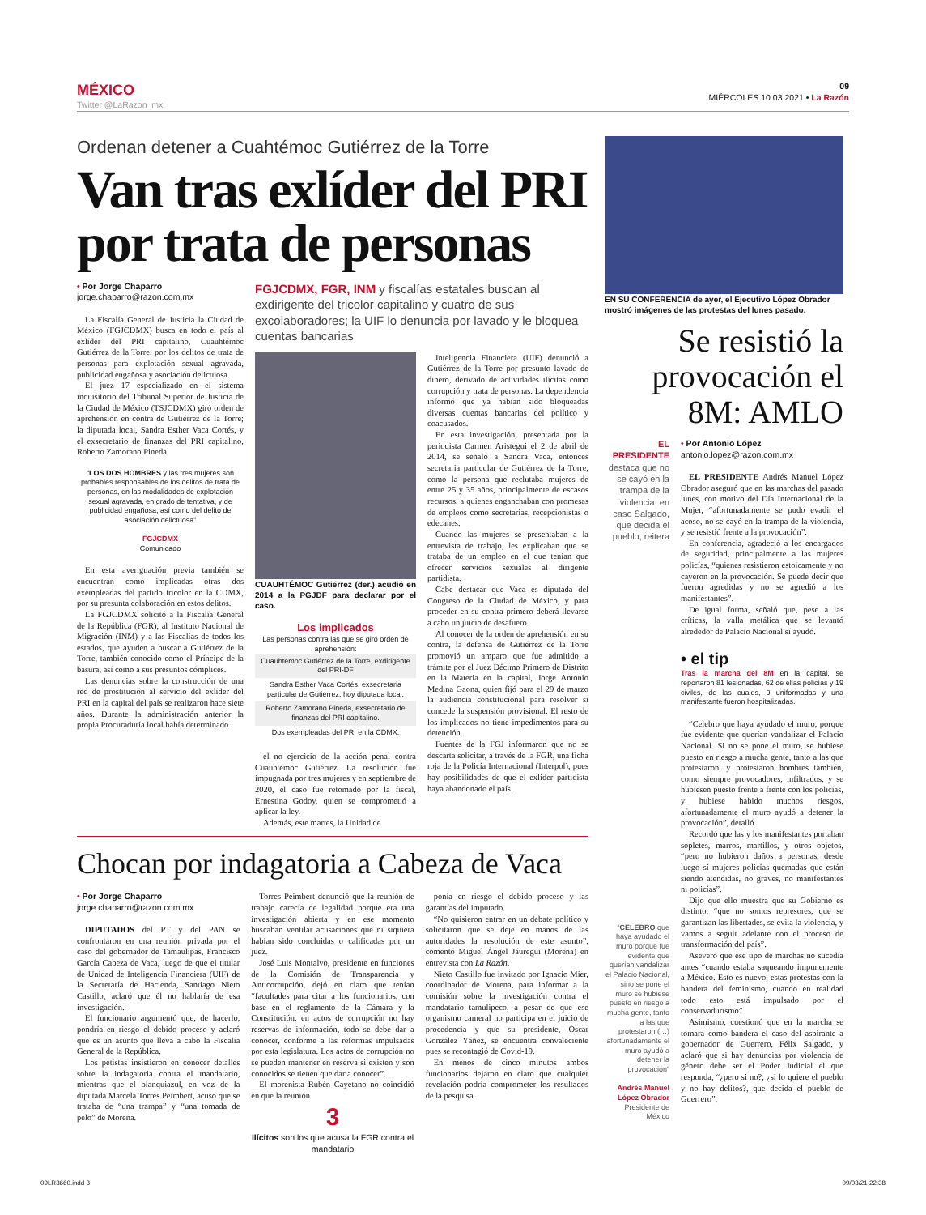MÉXICO
Twitter @LaRazon_mx
09
MIÉRCOLES 10.03.2021 • La Razón
Ordenan detener a Cuahtémoc Gutiérrez de la Torre
Van tras exlíder del PRI por trata de personas
• Por Jorge Chaparro
jorge.chaparro@razon.com.mx
La Fiscalía General de Justicia la Ciudad de México (FGJCDMX) busca en todo el país al exlíder del PRI capitalino, Cuauhtémoc Gutiérrez de la Torre, por los delitos de trata de personas para explotación sexual agravada, publicidad engañosa y asociación delictuosa.
El juez 17 especializado en el sistema inquisitorio del Tribunal Superior de Justicia de la Ciudad de México (TSJCDMX) giró orden de aprehensión en contra de Gutiérrez de la Torre; la diputada local, Sandra Esther Vaca Cortés, y el exsecretario de finanzas del PRI capitalino, Roberto Zamorano Pineda.
“LOS DOS HOMBRES y las tres mujeres son probables responsables de los delitos de trata de personas, en las modalidades de explotación sexual agravada, en grado de tentativa, y de publicidad engañosa, así como del delito de asociación delictuosa”
FGJCDMX
Comunicado
En esta averiguación previa también se encuentran como implicadas otras dos exempleadas del partido tricolor en la CDMX, por su presunta colaboración en estos delitos.
La FGJCDMX solicitó a la Fiscalía General de la República (FGR), al Instituto Nacional de Migración (INM) y a las Fiscalías de todos los estados, que ayuden a buscar a Gutiérrez de la Torre, también conocido como el Príncipe de la basura, así como a sus presuntos cómplices.
Las denuncias sobre la construcción de una red de prostitución al servicio del exlíder del PRI en la capital del país se realizaron hace siete años. Durante la administración anterior la propia Procuraduría local había determinado
FGJCDMX, FGR, INM y fiscalías estatales buscan al exdirigente del tricolor capitalino y cuatro de sus excolaboradores; la UIF lo denuncia por lavado y le bloquea cuentas bancarias
CUAUHTÉMOC Gutiérrez (der.) acudió en 2014 a la PGJDF para declarar por el caso.
Los implicados
Las personas contra las que se giró orden de aprehensión:
| Cuauhtémoc Gutiérrez de la Torre, exdirigente del PRI-DF |
| Sandra Esther Vaca Cortés, exsecretaria particular de Gutiérrez, hoy diputada local. |
| Roberto Zamorano Pineda, exsecretario de finanzas del PRI capitalino. |
| Dos exempleadas del PRI en la CDMX. |
el no ejercicio de la acción penal contra Cuauhtémoc Gutiérrez. La resolución fue impugnada por tres mujeres y en septiembre de 2020, el caso fue retomado por la fiscal, Ernestina Godoy, quien se comprometió a aplicar la ley.
Además, este martes, la Unidad de
Inteligencia Financiera (UIF) denunció a Gutiérrez de la Torre por presunto lavado de dinero, derivado de actividades ilícitas como corrupción y trata de personas. La dependencia informó que ya habían sido bloqueadas diversas cuentas bancarias del político y coacusados.
En esta investigación, presentada por la periodista Carmen Aristegui el 2 de abril de 2014, se señaló a Sandra Vaca, entonces secretaria particular de Gutiérrez de la Torre, como la persona que reclutaba mujeres de entre 25 y 35 años, principalmente de escasos recursos, a quienes enganchaban con promesas de empleos como secretarias, recepcionistas o edecanes.
Cuando las mujeres se presentaban a la entrevista de trabajo, les explicaban que se trataba de un empleo en el que tenían que ofrecer servicios sexuales al dirigente partidista.
Cabe destacar que Vaca es diputada del Congreso de la Ciudad de México, y para proceder en su contra primero deberá llevarse a cabo un juicio de desafuero.
Al conocer de la orden de aprehensión en su contra, la defensa de Gutiérrez de la Torre promovió un amparo que fue admitido a trámite por el Juez Décimo Primero de Distrito en la Materia en la capital, Jorge Antonio Medina Gaona, quien fijó para el 29 de marzo la audiencia constitucional para resolver si concede la suspensión provisional. El resto de los implicados no tiene impedimentos para su detención.
Fuentes de la FGJ informaron que no se descarta solicitar, a través de la FGR, una ficha roja de la Policía Internacional (Interpol), pues hay posibilidades de que el exlíder partidista haya abandonado el país.
Chocan por indagatoria a Cabeza de Vaca
• Por Jorge Chaparro
jorge.chaparro@razon.com.mx
DIPUTADOS del PT y del PAN se confrontaron en una reunión privada por el caso del gobernador de Tamaulipas, Francisco García Cabeza de Vaca, luego de que el titular de Unidad de Inteligencia Financiera (UIF) de la Secretaría de Hacienda, Santiago Nieto Castillo, aclaró que él no hablaría de esa investigación.
El funcionario argumentó que, de hacerlo, pondría en riesgo el debido proceso y aclaró que es un asunto que lleva a cabo la Fiscalía General de la República.
Los petistas insistieron en conocer detalles sobre la indagatoria contra el mandatario, mientras que el blanquiazul, en voz de la diputada Marcela Torres Peimbert, acusó que se trataba de “una trampa” y “una tomada de pelo” de Morena.
Torres Peimbert denunció que la reunión de trabajo carecía de legalidad porque era una investigación abierta y en ese momento buscaban ventilar acusaciones que ni siquiera habían sido concluidas o calificadas por un juez.
José Luis Montalvo, presidente en funciones de la Comisión de Transparencia y Anticorrupción, dejó en claro que tenían “facultades para citar a los funcionarios, con base en el reglamento de la Cámara y la Constitución, en actos de corrupción no hay reservas de información, todo se debe dar a conocer, conforme a las reformas impulsadas por esta legislatura. Los actos de corrupción no se pueden mantener en reserva si existen y son conocidos se tienen que dar a conocer”.
El morenista Rubén Cayetano no coincidió en que la reunión
3
Ilícitos son los que acusa la FGR contra el mandatario
ponía en riesgo el debido proceso y las garantías del imputado.
“No quisieron entrar en un debate político y solicitaron que se deje en manos de las autoridades la resolución de este asunto”, comentó Miguel Ángel Jáuregui (Morena) en entrevista con La Razón.
Nieto Castillo fue invitado por Ignacio Mier, coordinador de Morena, para informar a la comisión sobre la investigación contra el mandatario tamulipeco, a pesar de que ese organismo cameral no participa en el juicio de procedencia y que su presidente, Óscar González Yáñez, se encuentra convaleciente pues se recontagió de Covid-19.
En menos de cinco minutos ambos funcionarios dejaron en claro que cualquier revelación podría comprometer los resultados de la pesquisa.
EN SU CONFERENCIA de ayer, el Ejecutivo López Obrador mostró imágenes de las protestas del lunes pasado.
Se resistió la provocación el 8M: AMLO
EL PRESIDENTE
destaca que no se cayó en la trampa de la violencia; en caso Salgado, que decida el pueblo, reitera
“CELEBRO que haya ayudado el muro porque fue evidente que querían vandalizar el Palacio Nacional, sino se pone el muro se hubiese puesto en riesgo a mucha gente, tanto a las que protestaron (…) afortunadamente el muro ayudó a detener la provocación”
Andrés Manuel López Obrador
Presidente de México
• Por Antonio López
antonio.lopez@razon.com.mx
EL PRESIDENTE Andrés Manuel López Obrador aseguró que en las marchas del pasado lunes, con motivo del Día Internacional de la Mujer, “afortunadamente se pudo evadir el acoso, no se cayó en la trampa de la violencia, y se resistió frente a la provocación”.
En conferencia, agradeció a los encargados de seguridad, principalmente a las mujeres policías, “quienes resistieron estoicamente y no cayeron en la provocación. Se puede decir que fueron agredidas y no se agredió a los manifestantes”.
De igual forma, señaló que, pese a las críticas, la valla metálica que se levantó alrededor de Palacio Nacional sí ayudó.
• el tip
Tras la marcha del 8M en la capital, se reportaron 81 lesionadas, 62 de ellas policías y 19 civiles, de las cuales, 9 uniformadas y una manifestante fueron hospitalizadas.
“Celebro que haya ayudado el muro, porque fue evidente que querían vandalizar el Palacio Nacional. Si no se pone el muro, se hubiese puesto en riesgo a mucha gente, tanto a las que protestaron, y protestaron hombres también, como siempre provocadores, infiltrados, y se hubiesen puesto frente a frente con los policías, y hubiese habido muchos riesgos, afortunadamente el muro ayudó a detener la provocación”, detalló.
Recordó que las y los manifestantes portaban sopletes, marros, martillos, y otros objetos, “pero no hubieron daños a personas, desde luego sí mujeres policías quemadas que están siendo atendidas, no graves, no manifestantes ni policías”.
Dijo que ello muestra que su Gobierno es distinto, “que no somos represores, que se garantizan las libertades, se evita la violencia, y vamos a seguir adelante con el proceso de transformación del país”.
Aseveró que ese tipo de marchas no sucedía antes “cuando estaba saqueando impunemente a México. Esto es nuevo, estas protestas con la bandera del feminismo, cuando en realidad todo esto está impulsado por el conservadurismo”.
Asimismo, cuestionó que en la marcha se tomara como bandera el caso del aspirante a gobernador de Guerrero, Félix Salgado, y aclaró que si hay denuncias por violencia de género debe ser el Poder Judicial el que responda, “¿pero si no?, ¿si lo quiere el pueblo y no hay delitos?, que decida el pueblo de Guerrero”.
09LR3660.indd 3 09/03/21 22:38